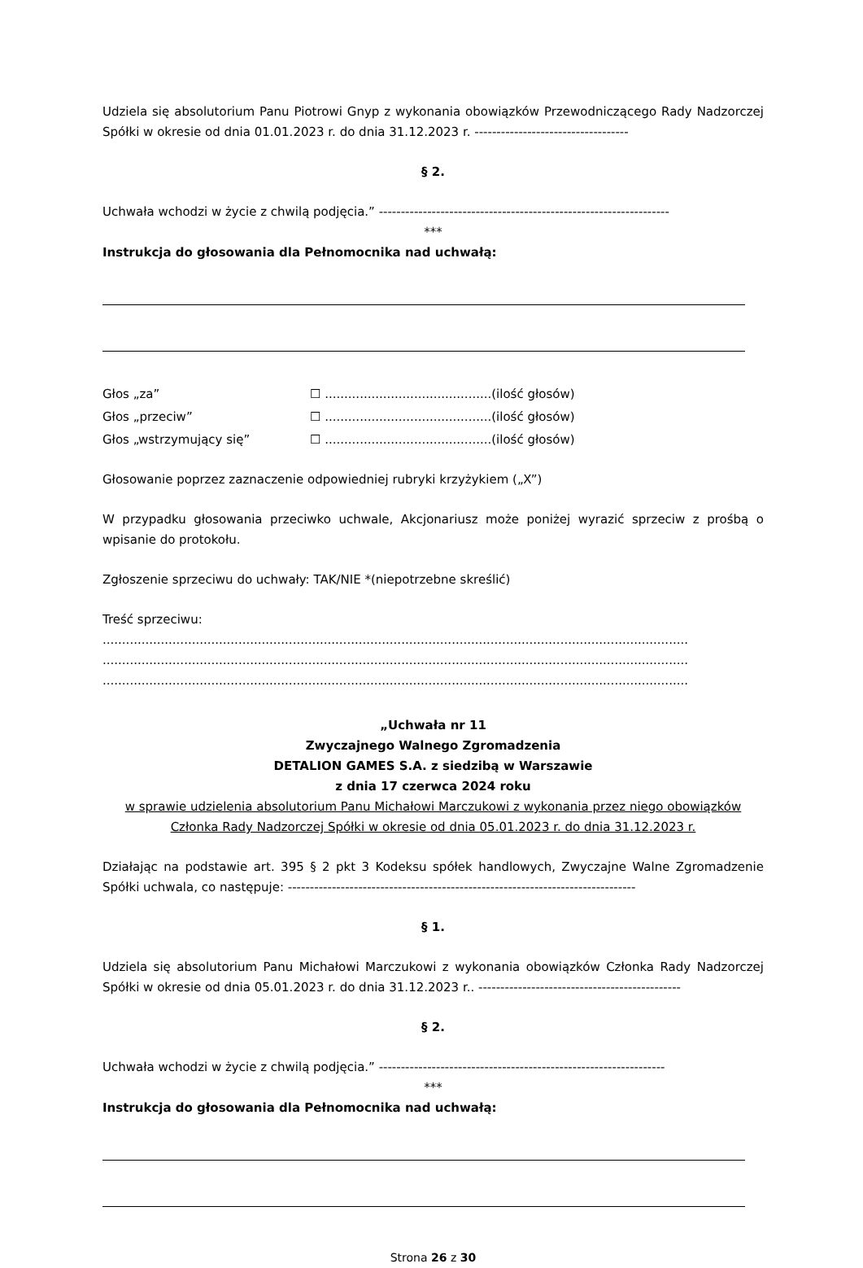Udziela się absolutorium Panu Piotrowi Gnyp z wykonania obowiązków Przewodniczącego Rady Nadzorczej Spółki w okresie od dnia 01.01.2023 r. do dnia 31.12.2023 r. -----------------------------------
§ 2.
Uchwała wchodzi w życie z chwilą podjęcia.” ------------------------------------------------------------------
***
Instrukcja do głosowania dla Pełnomocnika nad uchwałą:
Głos „za” ☐ ...........................................(ilość głosów)
Głos „przeciw” ☐ ...........................................(ilość głosów)
Głos „wstrzymujący się” ☐ ...........................................(ilość głosów)
Głosowanie poprzez zaznaczenie odpowiedniej rubryki krzyżykiem („X”)
W przypadku głosowania przeciwko uchwale, Akcjonariusz może poniżej wyrazić sprzeciw z prośbą o wpisanie do protokołu.
Zgłoszenie sprzeciwu do uchwały: TAK/NIE *(niepotrzebne skreślić)
Treść sprzeciwu:
.......................................................................................................................................................
.......................................................................................................................................................
.......................................................................................................................................................
„Uchwała nr 11
Zwyczajnego Walnego Zgromadzenia
DETALION GAMES S.A. z siedzibą w Warszawie
z dnia 17 czerwca 2024 roku
w sprawie udzielenia absolutorium Panu Michałowi Marczukowi z wykonania przez niego obowiązków Członka Rady Nadzorczej Spółki w okresie od dnia 05.01.2023 r. do dnia 31.12.2023 r.
Działając na podstawie art. 395 § 2 pkt 3 Kodeksu spółek handlowych, Zwyczajne Walne Zgromadzenie Spółki uchwala, co następuje: -------------------------------------------------------------------------------
§ 1.
Udziela się absolutorium Panu Michałowi Marczukowi z wykonania obowiązków Członka Rady Nadzorczej Spółki w okresie od dnia 05.01.2023 r. do dnia 31.12.2023 r.. ----------------------------------------------
§ 2.
Uchwała wchodzi w życie z chwilą podjęcia.” -----------------------------------------------------------------
***
Instrukcja do głosowania dla Pełnomocnika nad uchwałą:
Strona 26 z 30